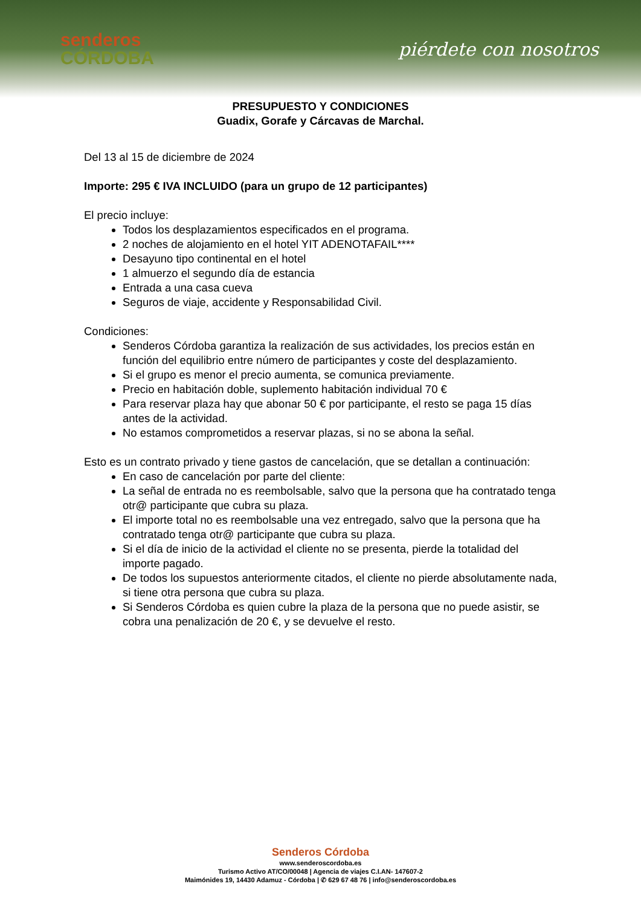senderos
CÓRDOBA
piérdete con nosotros
PRESUPUESTO Y CONDICIONES
Guadix, Gorafe y Cárcavas de Marchal.
Del 13 al 15 de diciembre de 2024
Importe: 295 € IVA INCLUIDO (para un grupo de 12 participantes)
El precio incluye:
Todos los desplazamientos especificados en el programa.
2 noches de alojamiento en el hotel YIT ADENOTAFAIL****
Desayuno tipo continental en el hotel
1 almuerzo el segundo día de estancia
Entrada a una casa cueva
Seguros de viaje, accidente y Responsabilidad Civil.
Condiciones:
Senderos Córdoba garantiza la realización de sus actividades, los precios están en función del equilibrio entre número de participantes y coste del desplazamiento.
Si el grupo es menor el precio aumenta, se comunica previamente.
Precio en habitación doble, suplemento habitación individual 70 €
Para reservar plaza hay que abonar 50 € por participante, el resto se paga 15 días antes de la actividad.
No estamos comprometidos a reservar plazas, si no se abona la señal.
Esto es un contrato privado y tiene gastos de cancelación, que se detallan a continuación:
En caso de cancelación por parte del cliente:
La señal de entrada no es reembolsable, salvo que la persona que ha contratado tenga otr@ participante que cubra su plaza.
El importe total no es reembolsable una vez entregado, salvo que la persona que ha contratado tenga otr@ participante que cubra su plaza.
Si el día de inicio de la actividad el cliente no se presenta, pierde la totalidad del importe pagado.
De todos los supuestos anteriormente citados, el cliente no pierde absolutamente nada, si tiene otra persona que cubra su plaza.
Si Senderos Córdoba es quien cubre la plaza de la persona que no puede asistir, se cobra una penalización de 20 €, y se devuelve el resto.
Senderos Córdoba
www.senderoscordoba.es
Turismo Activo AT/CO/00048 | Agencia de viajes C.I.AN- 147607-2
Maimónides 19, 14430 Adamuz - Córdoba | ✆ 629 67 48 76 | info@senderoscordoba.es